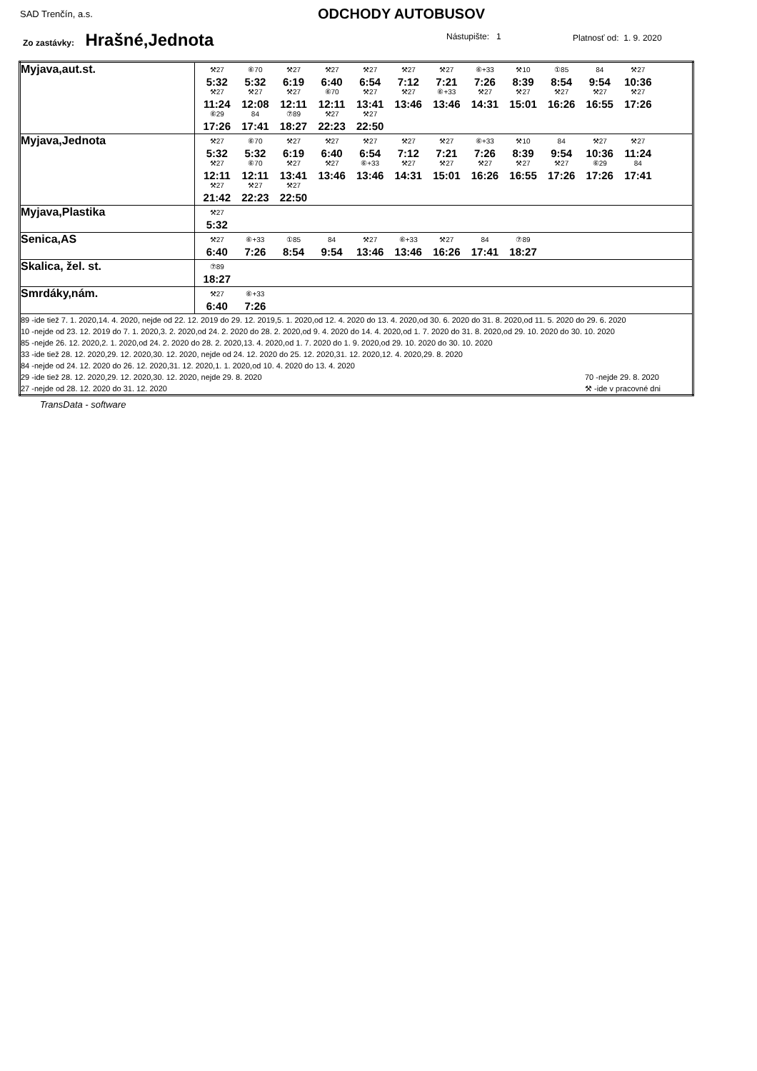SAD Trenčín, a.s. ODCHODY AUTOBUSOV
Zo zastávky: Hrašné,Jednota Nástupište: 1 Platnosť od: 1. 9. 2020
| Myjava,aut.st. | ⚒27 5:32 ⑥70 5:32 ⚒27 6:19 ⚒27 6:40 ⚒27 6:54 ⚒27 7:12 ⚒27 7:21 ⑥+33 7:26 ⚒10 8:39 ①85 8:54 84 9:54 ⚒27 10:36 ⚒27 11:24 ⚒27 12:08 ⚒27 12:11 ⑥70 12:11 ⚒27 13:41 ⚒27 13:46 ⑥+33 13:46 ⚒27 14:31 ⚒27 15:01 ⚒27 16:26 ⚒27 16:55 ⚒27 17:26 ⑥29 17:26 84 17:41 ⑦89 18:27 ⚒27 22:23 ⚒27 22:50 |
| Myjava,Jednota | ⚒27 5:32 ⑥70 5:32 ⚒27 6:19 ⚒27 6:40 ⚒27 6:54 ⚒27 7:12 ⚒27 7:21 ⑥+33 7:26 ⚒10 8:39 84 9:54 ⚒27 10:36 ⚒27 11:24 ⚒27 12:11 ⑥70 12:11 ⚒27 13:41 ⚒27 13:46 ⑥+33 13:46 ⚒27 14:31 ⚒27 15:01 ⚒27 16:26 ⚒27 16:55 ⚒27 17:26 ⑥29 17:26 84 17:41 ⚒27 21:42 ⚒27 22:23 ⚒27 22:50 |
| Myjava,Plastika | ⚒27 5:32 |
| Senica,AS | ⚒27 6:40 ⑥+33 7:26 ①85 8:54 84 9:54 ⚒27 13:46 ⑥+33 13:46 ⚒27 16:26 84 17:41 ⑦89 18:27 |
| Skalica, žel. st. | ⑦89 18:27 |
| Smrdáky,nám. | ⚒27 6:40 ⑥+33 7:26 |
| 89 -ide tiež 7. 1. 2020,14. 4. 2020, nejde od 22. 12. 2019 do 29. 12. 2019,5. 1. 2020,od 12. 4. 2020 do 13. 4. 2020,od 30. 6. 2020 do 31. 8. 2020,od 11. 5. 2020 do 29. 6. 2020 10 -nejde od 23. 12. 2019 do 7. 1. 2020,3. 2. 2020,od 24. 2. 2020 do 28. 2. 2020,od 9. 4. 2020 do 14. 4. 2020,od 1. 7. 2020 do 31. 8. 2020,od 29. 10. 2020 do 30. 10. 2020 85 -nejde 26. 12. 2020,2. 1. 2020,od 24. 2. 2020 do 28. 2. 2020,13. 4. 2020,od 1. 7. 2020 do 1. 9. 2020,od 29. 10. 2020 do 30. 10. 2020 33 -ide tiež 28. 12. 2020,29. 12. 2020,30. 12. 2020, nejde od 24. 12. 2020 do 25. 12. 2020,31. 12. 2020,12. 4. 2020,29. 8. 2020 84 -nejde od 24. 12. 2020 do 26. 12. 2020,31. 12. 2020,1. 1. 2020,od 10. 4. 2020 do 13. 4. 2020 29 -ide tiež 28. 12. 2020,29. 12. 2020,30. 12. 2020, nejde 29. 8. 2020 70 -nejde 29. 8. 2020 27 -nejde od 28. 12. 2020 do 31. 12. 2020 ⚒ -ide v pracovné dni | |
TransData - software